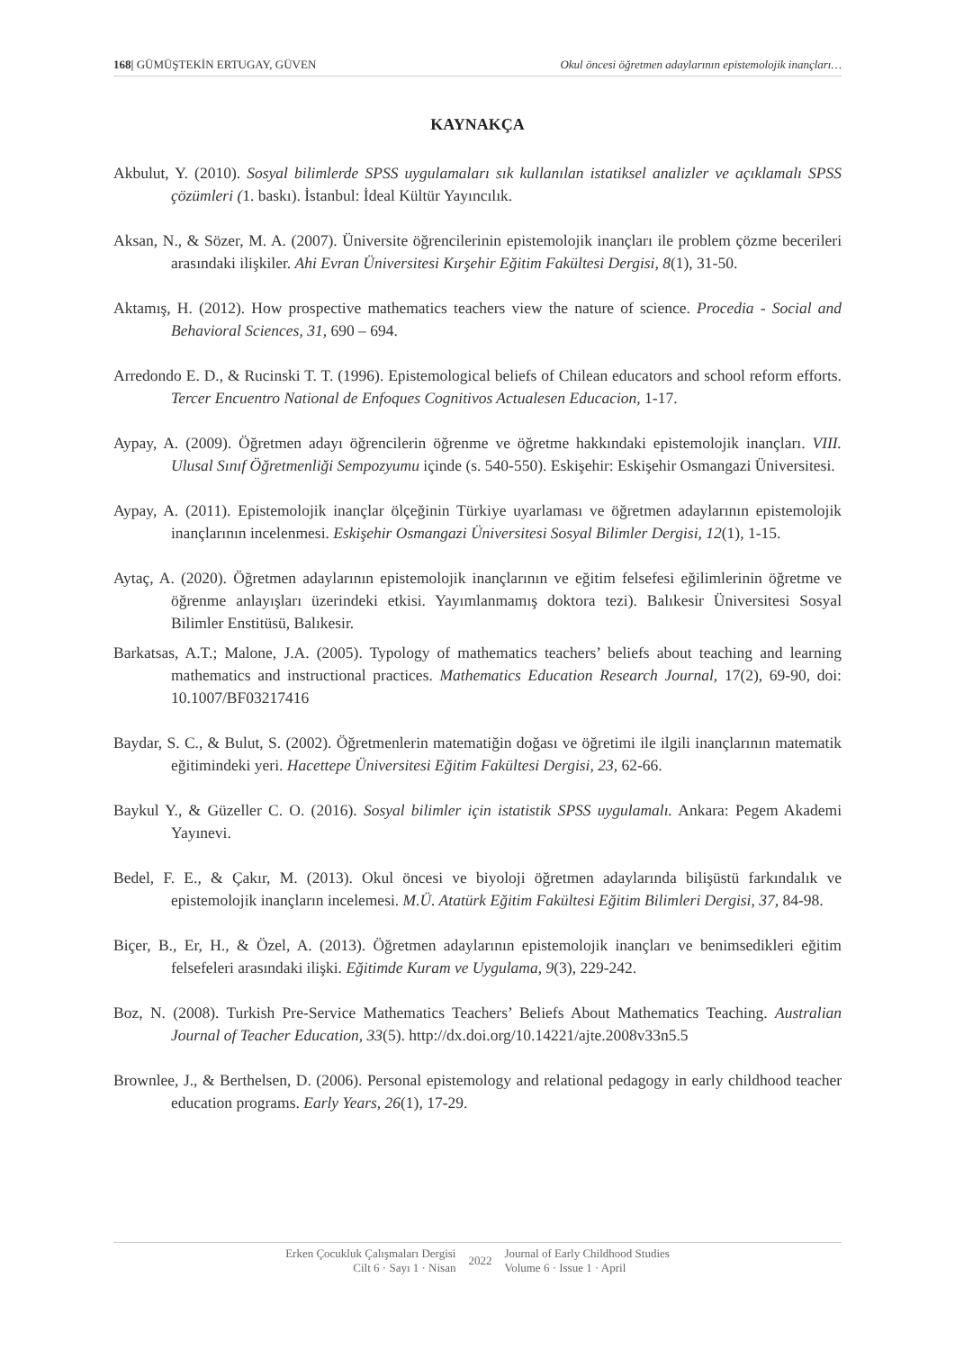168| GÜMÜŞTEKİN ERTUGAY, GÜVEN Okul öncesi öğretmen adaylarının epistemolojik inançları…
KAYNAKÇA
Akbulut, Y. (2010). Sosyal bilimlerde SPSS uygulamaları sık kullanılan istatiksel analizler ve açıklamalı SPSS çözümleri (1. baskı). İstanbul: İdeal Kültür Yayıncılık.
Aksan, N., & Sözer, M. A. (2007). Üniversite öğrencilerinin epistemolojik inançları ile problem çözme becerileri arasındaki ilişkiler. Ahi Evran Üniversitesi Kırşehir Eğitim Fakültesi Dergisi, 8(1), 31-50.
Aktamış, H. (2012). How prospective mathematics teachers view the nature of science. Procedia - Social and Behavioral Sciences, 31, 690 – 694.
Arredondo E. D., & Rucinski T. T. (1996). Epistemological beliefs of Chilean educators and school reform efforts. Tercer Encuentro National de Enfoques Cognitivos Actualesen Educacion, 1-17.
Aypay, A. (2009). Öğretmen adayı öğrencilerin öğrenme ve öğretme hakkındaki epistemolojik inançları. VIII. Ulusal Sınıf Öğretmenliği Sempozyumu içinde (s. 540-550). Eskişehir: Eskişehir Osmangazi Üniversitesi.
Aypay, A. (2011). Epistemolojik inançlar ölçeğinin Türkiye uyarlaması ve öğretmen adaylarının epistemolojik inançlarının incelenmesi. Eskişehir Osmangazi Üniversitesi Sosyal Bilimler Dergisi, 12(1), 1-15.
Aytaç, A. (2020). Öğretmen adaylarının epistemolojik inançlarının ve eğitim felsefesi eğilimlerinin öğretme ve öğrenme anlayışları üzerindeki etkisi. Yayımlanmamış doktora tezi). Balıkesir Üniversitesi Sosyal Bilimler Enstitüsü, Balıkesir.
Barkatsas, A.T.; Malone, J.A. (2005). Typology of mathematics teachers’ beliefs about teaching and learning mathematics and instructional practices. Mathematics Education Research Journal, 17(2), 69-90, doi: 10.1007/BF03217416
Baydar, S. C., & Bulut, S. (2002). Öğretmenlerin matematiğin doğası ve öğretimi ile ilgili inançlarının matematik eğitimindeki yeri. Hacettepe Üniversitesi Eğitim Fakültesi Dergisi, 23, 62-66.
Baykul Y., & Güzeller C. O. (2016). Sosyal bilimler için istatistik SPSS uygulamalı. Ankara: Pegem Akademi Yayınevi.
Bedel, F. E., & Çakır, M. (2013). Okul öncesi ve biyoloji öğretmen adaylarında bilişüstü farkındalık ve epistemolojik inançların incelemesi. M.Ü. Atatürk Eğitim Fakültesi Eğitim Bilimleri Dergisi, 37, 84-98.
Biçer, B., Er, H., & Özel, A. (2013). Öğretmen adaylarının epistemolojik inançları ve benimsedikleri eğitim felsefeleri arasındaki ilişki. Eğitimde Kuram ve Uygulama, 9(3), 229-242.
Boz, N. (2008). Turkish Pre-Service Mathematics Teachers’ Beliefs About Mathematics Teaching. Australian Journal of Teacher Education, 33(5). http://dx.doi.org/10.14221/ajte.2008v33n5.5
Brownlee, J., & Berthelsen, D. (2006). Personal epistemology and relational pedagogy in early childhood teacher education programs. Early Years, 26(1), 17-29.
Erken Çocukluk Çalışmaları Dergisi
Cilt 6 · Sayı 1 · Nisan
2022
Journal of Early Childhood Studies
Volume 6 · Issue 1 · April